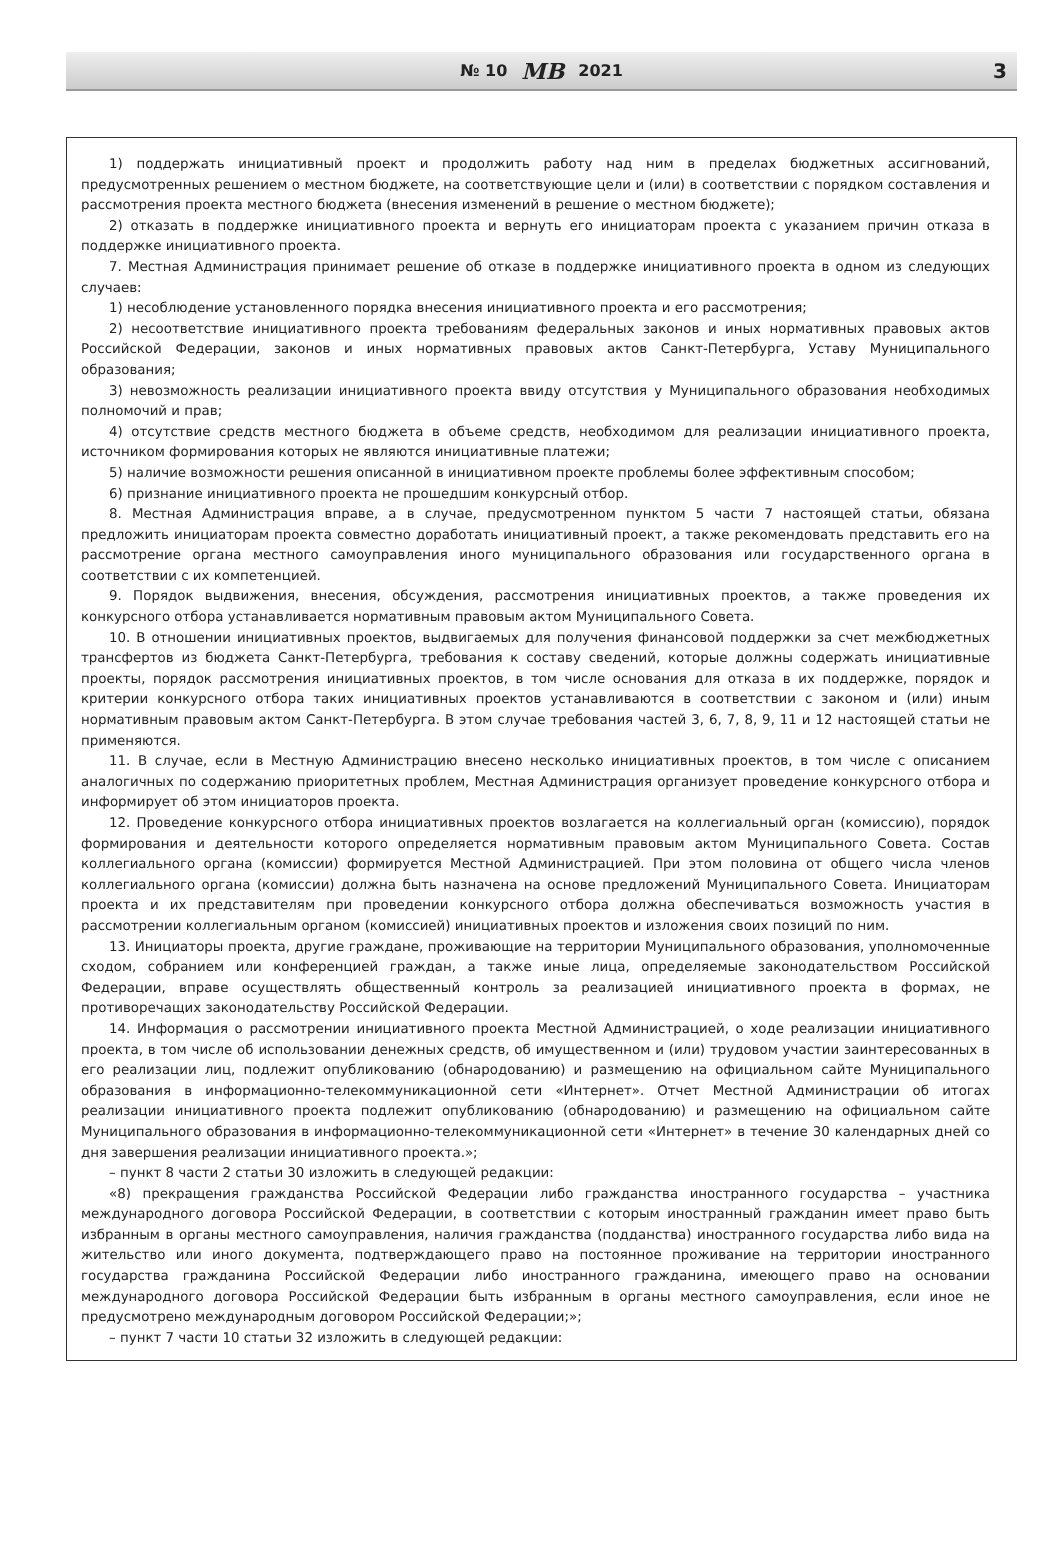№ 10 МВ 2021
3
1) поддержать инициативный проект и продолжить работу над ним в пределах бюджетных ассигнований, предусмотренных решением о местном бюджете, на соответствующие цели и (или) в соответствии с порядком составления и рассмотрения проекта местного бюджета (внесения изменений в решение о местном бюджете);
2) отказать в поддержке инициативного проекта и вернуть его инициаторам проекта с указанием причин отказа в поддержке инициативного проекта.
7. Местная Администрация принимает решение об отказе в поддержке инициативного проекта в одном из следующих случаев:
1) несоблюдение установленного порядка внесения инициативного проекта и его рассмотрения;
2) несоответствие инициативного проекта требованиям федеральных законов и иных нормативных правовых актов Российской Федерации, законов и иных нормативных правовых актов Санкт-Петербурга, Уставу Муниципального образования;
3) невозможность реализации инициативного проекта ввиду отсутствия у Муниципального образования необходимых полномочий и прав;
4) отсутствие средств местного бюджета в объеме средств, необходимом для реализации инициативного проекта, источником формирования которых не являются инициативные платежи;
5) наличие возможности решения описанной в инициативном проекте проблемы более эффективным способом;
6) признание инициативного проекта не прошедшим конкурсный отбор.
8. Местная Администрация вправе, а в случае, предусмотренном пунктом 5 части 7 настоящей статьи, обязана предложить инициаторам проекта совместно доработать инициативный проект, а также рекомендовать представить его на рассмотрение органа местного самоуправления иного муниципального образования или государственного органа в соответствии с их компетенцией.
9. Порядок выдвижения, внесения, обсуждения, рассмотрения инициативных проектов, а также проведения их конкурсного отбора устанавливается нормативным правовым актом Муниципального Совета.
10. В отношении инициативных проектов, выдвигаемых для получения финансовой поддержки за счет межбюджетных трансфертов из бюджета Санкт-Петербурга, требования к составу сведений, которые должны содержать инициативные проекты, порядок рассмотрения инициативных проектов, в том числе основания для отказа в их поддержке, порядок и критерии конкурсного отбора таких инициативных проектов устанавливаются в соответствии с законом и (или) иным нормативным правовым актом Санкт-Петербурга. В этом случае требования частей 3, 6, 7, 8, 9, 11 и 12 настоящей статьи не применяются.
11. В случае, если в Местную Администрацию внесено несколько инициативных проектов, в том числе с описанием аналогичных по содержанию приоритетных проблем, Местная Администрация организует проведение конкурсного отбора и информирует об этом инициаторов проекта.
12. Проведение конкурсного отбора инициативных проектов возлагается на коллегиальный орган (комиссию), порядок формирования и деятельности которого определяется нормативным правовым актом Муниципального Совета. Состав коллегиального органа (комиссии) формируется Местной Администрацией. При этом половина от общего числа членов коллегиального органа (комиссии) должна быть назначена на основе предложений Муниципального Совета. Инициаторам проекта и их представителям при проведении конкурсного отбора должна обеспечиваться возможность участия в рассмотрении коллегиальным органом (комиссией) инициативных проектов и изложения своих позиций по ним.
13. Инициаторы проекта, другие граждане, проживающие на территории Муниципального образования, уполномоченные сходом, собранием или конференцией граждан, а также иные лица, определяемые законодательством Российской Федерации, вправе осуществлять общественный контроль за реализацией инициативного проекта в формах, не противоречащих законодательству Российской Федерации.
14. Информация о рассмотрении инициативного проекта Местной Администрацией, о ходе реализации инициативного проекта, в том числе об использовании денежных средств, об имущественном и (или) трудовом участии заинтересованных в его реализации лиц, подлежит опубликованию (обнародованию) и размещению на официальном сайте Муниципального образования в информационно-телекоммуникационной сети «Интернет». Отчет Местной Администрации об итогах реализации инициативного проекта подлежит опубликованию (обнародованию) и размещению на официальном сайте Муниципального образования в информационно-телекоммуникационной сети «Интернет» в течение 30 календарных дней со дня завершения реализации инициативного проекта.»;
– пункт 8 части 2 статьи 30 изложить в следующей редакции:
«8) прекращения гражданства Российской Федерации либо гражданства иностранного государства – участника международного договора Российской Федерации, в соответствии с которым иностранный гражданин имеет право быть избранным в органы местного самоуправления, наличия гражданства (подданства) иностранного государства либо вида на жительство или иного документа, подтверждающего право на постоянное проживание на территории иностранного государства гражданина Российской Федерации либо иностранного гражданина, имеющего право на основании международного договора Российской Федерации быть избранным в органы местного самоуправления, если иное не предусмотрено международным договором Российской Федерации;»;
– пункт 7 части 10 статьи 32 изложить в следующей редакции: